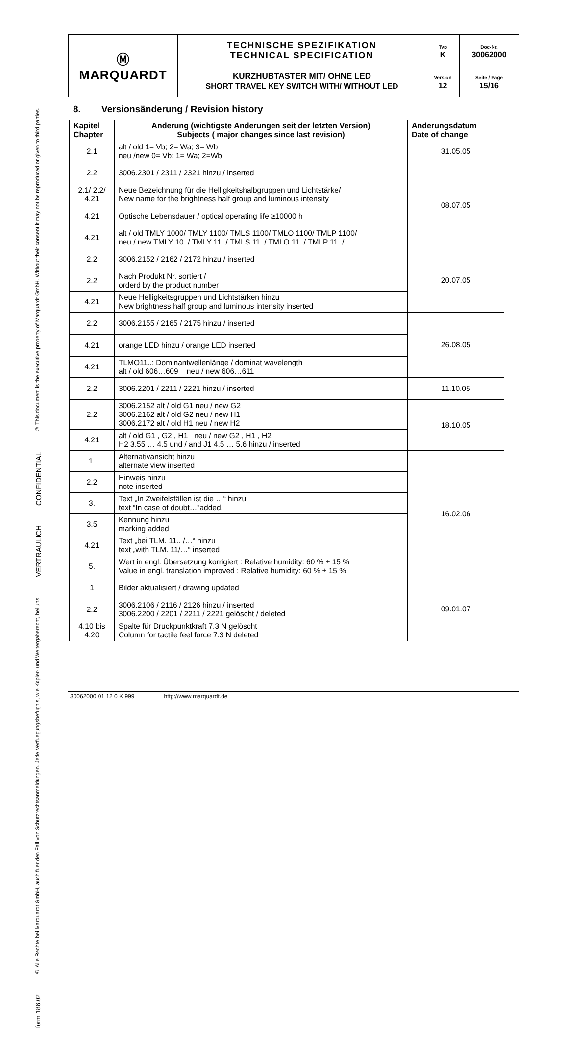© This document is the executive property of Marquardt GmbH. Without their consent it may not be reproduced or given to third parties.
CONFIDENTIAL
VERTRAULICH
© Alle Rechte bei Marquardt GmbH, auch fuer den Fall von Schutzrechtsanmeldungen. Jede Verfuegungsbefugnis, wie Kopier- und Weitergaberecht, bei uns.
form 186.02
| Ⓜ MARQUARDT | TECHNISCHE SPEZIFIKATION TECHNICAL SPECIFICATION | Typ K | Doc-Nr. 30062000 |
| | KURZHUBTASTER MIT/ OHNE LED SHORT TRAVEL KEY SWITCH WITH/ WITHOUT LED | Version 12 | Seite / Page 15/16 |
8. Versionsänderung / Revision history
| Kapitel Chapter | Änderung (wichtigste Änderungen seit der letzten Version) Subjects ( major changes since last revision) | Änderungsdatum Date of change |
| --- | --- | --- |
| 2.1 | alt / old 1= Vb; 2= Wa; 3= Wb neu /new 0= Vb; 1= Wa; 2=Wb | 31.05.05 |
| 2.2 | 3006.2301 / 2311 / 2321 hinzu / inserted | 08.07.05 |
| 2.1/ 2.2/ 4.21 | Neue Bezeichnung für die Helligkeitshalbgruppen und Lichtstärke/ New name for the brightness half group and luminous intensity | |
| 4.21 | Optische Lebensdauer / optical operating life ≥10000 h | |
| 4.21 | alt / old TMLY 1000/ TMLY 1100/ TMLS 1100/ TMLO 1100/ TMLP 1100/ neu / new TMLY 10../ TMLY 11../ TMLS 11../ TMLO 11../ TMLP 11../ | |
| 2.2 | 3006.2152 / 2162 / 2172 hinzu / inserted | 20.07.05 |
| 2.2 | Nach Produkt Nr. sortiert / orderd by the product number | |
| 4.21 | Neue Helligkeitsgruppen und Lichtstärken hinzu New brightness half group and luminous intensity inserted | |
| 2.2 | 3006.2155 / 2165 / 2175 hinzu / inserted | 26.08.05 |
| 4.21 | orange LED hinzu / orange LED inserted | |
| 4.21 | TLMO11..: Dominantwellenlänge / dominat wavelength alt / old 606…609 neu / new 606…611 | |
| 2.2 | 3006.2201 / 2211 / 2221 hinzu / inserted | 11.10.05 |
| 2.2 | 3006.2152 alt / old G1 neu / new G2 3006.2162 alt / old G2 neu / new H1 3006.2172 alt / old H1 neu / new H2 | 18.10.05 |
| 4.21 | alt / old G1 , G2 , H1 neu / new G2 , H1 , H2 H2 3.55 … 4.5 und / and J1 4.5 … 5.6 hinzu / inserted | |
| 1. | Alternativansicht hinzu alternate view inserted | 16.02.06 |
| 2.2 | Hinweis hinzu note inserted | |
| 3. | Text „In Zweifelsfällen ist die …“ hinzu text “In case of doubt…”added. | |
| 3.5 | Kennung hinzu marking added | |
| 4.21 | Text „bei TLM. 11.. /…“ hinzu text „with TLM. 11/…“ inserted | |
| 5. | Wert in engl. Übersetzung korrigiert : Relative humidity: 60 % ± 15 % Value in engl. translation improved : Relative humidity: 60 % ± 15 % | |
| 1 | Bilder aktualisiert / drawing updated | 09.01.07 |
| 2.2 | 3006.2106 / 2116 / 2126 hinzu / inserted 3006.2200 / 2201 / 2211 / 2221 gelöscht / deleted | |
| 4.10 bis 4.20 | Spalte für Druckpunktkraft 7.3 N gelöscht Column for tactile feel force 7.3 N deleted | |
30062000 01 12 0 K 999 http://www.marquardt.de